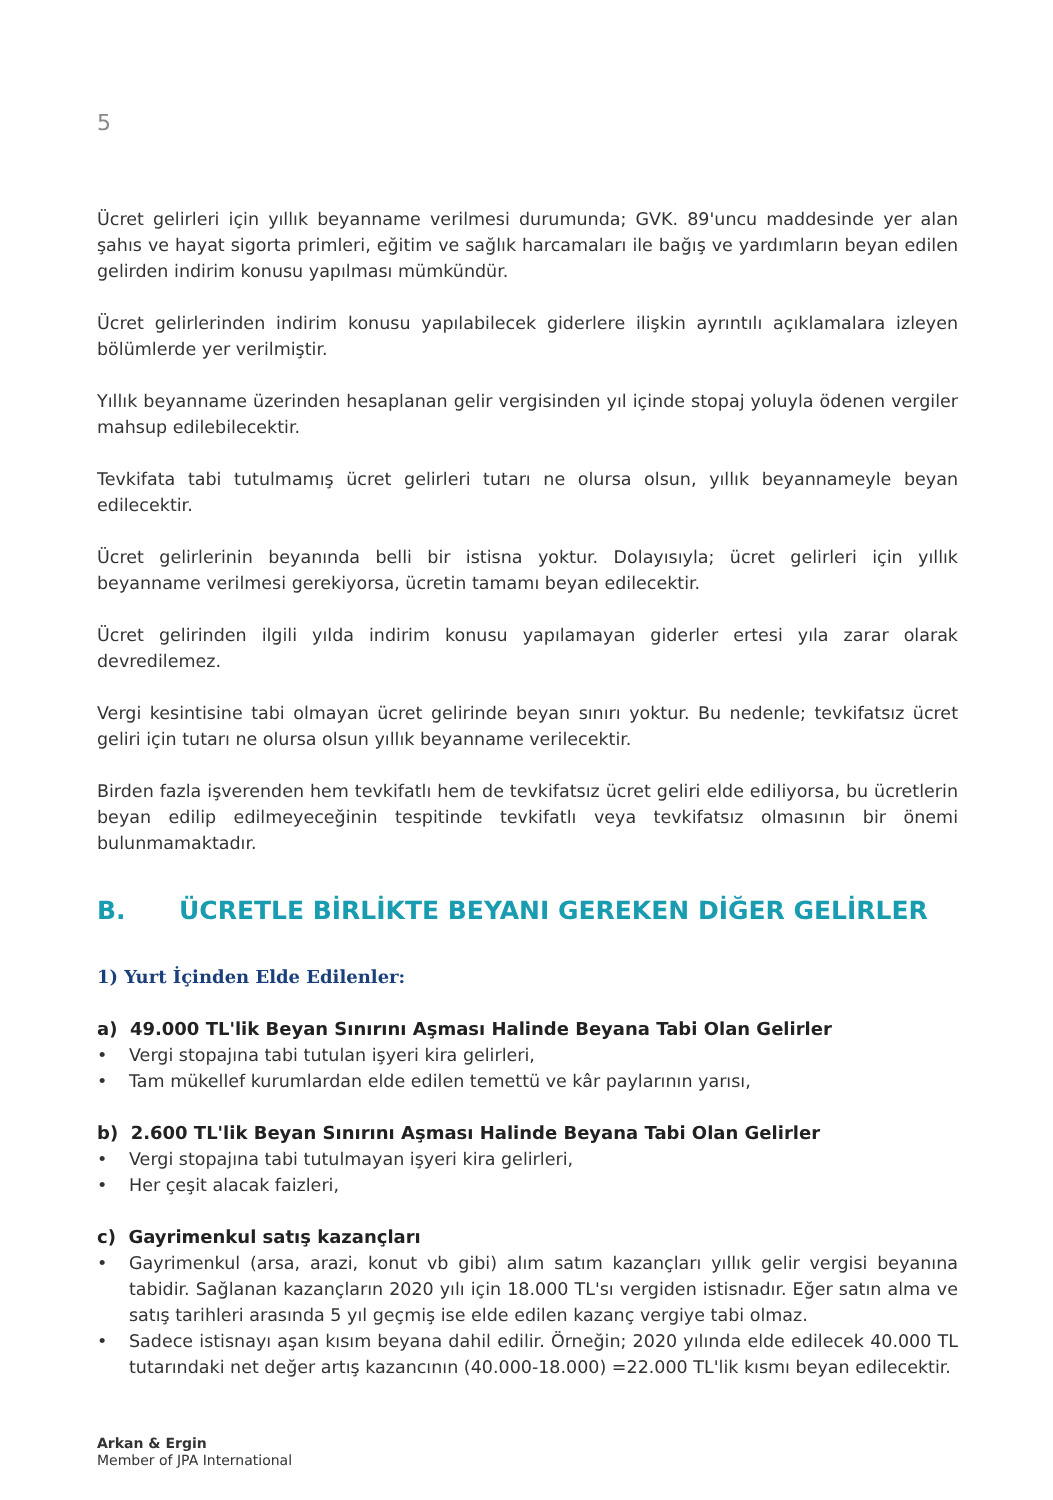5
Ücret gelirleri için yıllık beyanname verilmesi durumunda; GVK. 89'uncu maddesinde yer alan şahıs ve hayat sigorta primleri, eğitim ve sağlık harcamaları ile bağış ve yardımların beyan edilen gelirden indirim konusu yapılması mümkündür.
Ücret gelirlerinden indirim konusu yapılabilecek giderlere ilişkin ayrıntılı açıklamalara izleyen bölümlerde yer verilmiştir.
Yıllık beyanname üzerinden hesaplanan gelir vergisinden yıl içinde stopaj yoluyla ödenen vergiler mahsup edilebilecektir.
Tevkifata tabi tutulmamış ücret gelirleri tutarı ne olursa olsun, yıllık beyannameyle beyan edilecektir.
Ücret gelirlerinin beyanında belli bir istisna yoktur. Dolayısıyla; ücret gelirleri için yıllık beyanname verilmesi gerekiyorsa, ücretin tamamı beyan edilecektir.
Ücret gelirinden ilgili yılda indirim konusu yapılamayan giderler ertesi yıla zarar olarak devredilemez.
Vergi kesintisine tabi olmayan ücret gelirinde beyan sınırı yoktur. Bu nedenle; tevkifatsız ücret geliri için tutarı ne olursa olsun yıllık beyanname verilecektir.
Birden fazla işverenden hem tevkifatlı hem de tevkifatsız ücret geliri elde ediliyorsa, bu ücretlerin beyan edilip edilmeyeceğinin tespitinde tevkifatlı veya tevkifatsız olmasının bir önemi bulunmamaktadır.
B. ÜCRETLE BİRLİKTE BEYANI GEREKEN DİĞER GELİRLER
1) Yurt İçinden Elde Edilenler:
a) 49.000 TL'lik Beyan Sınırını Aşması Halinde Beyana Tabi Olan Gelirler
• Vergi stopajına tabi tutulan işyeri kira gelirleri,
• Tam mükellef kurumlardan elde edilen temettü ve kâr paylarının yarısı,
b) 2.600 TL'lik Beyan Sınırını Aşması Halinde Beyana Tabi Olan Gelirler
• Vergi stopajına tabi tutulmayan işyeri kira gelirleri,
• Her çeşit alacak faizleri,
c) Gayrimenkul satış kazançları
• Gayrimenkul (arsa, arazi, konut vb gibi) alım satım kazançları yıllık gelir vergisi beyanına tabidir. Sağlanan kazançların 2020 yılı için 18.000 TL'sı vergiden istisnadır. Eğer satın alma ve satış tarihleri arasında 5 yıl geçmiş ise elde edilen kazanç vergiye tabi olmaz.
• Sadece istisnayı aşan kısım beyana dahil edilir. Örneğin; 2020 yılında elde edilecek 40.000 TL tutarındaki net değer artış kazancının (40.000-18.000) =22.000 TL'lik kısmı beyan edilecektir.
Arkan & Ergin
Member of JPA International